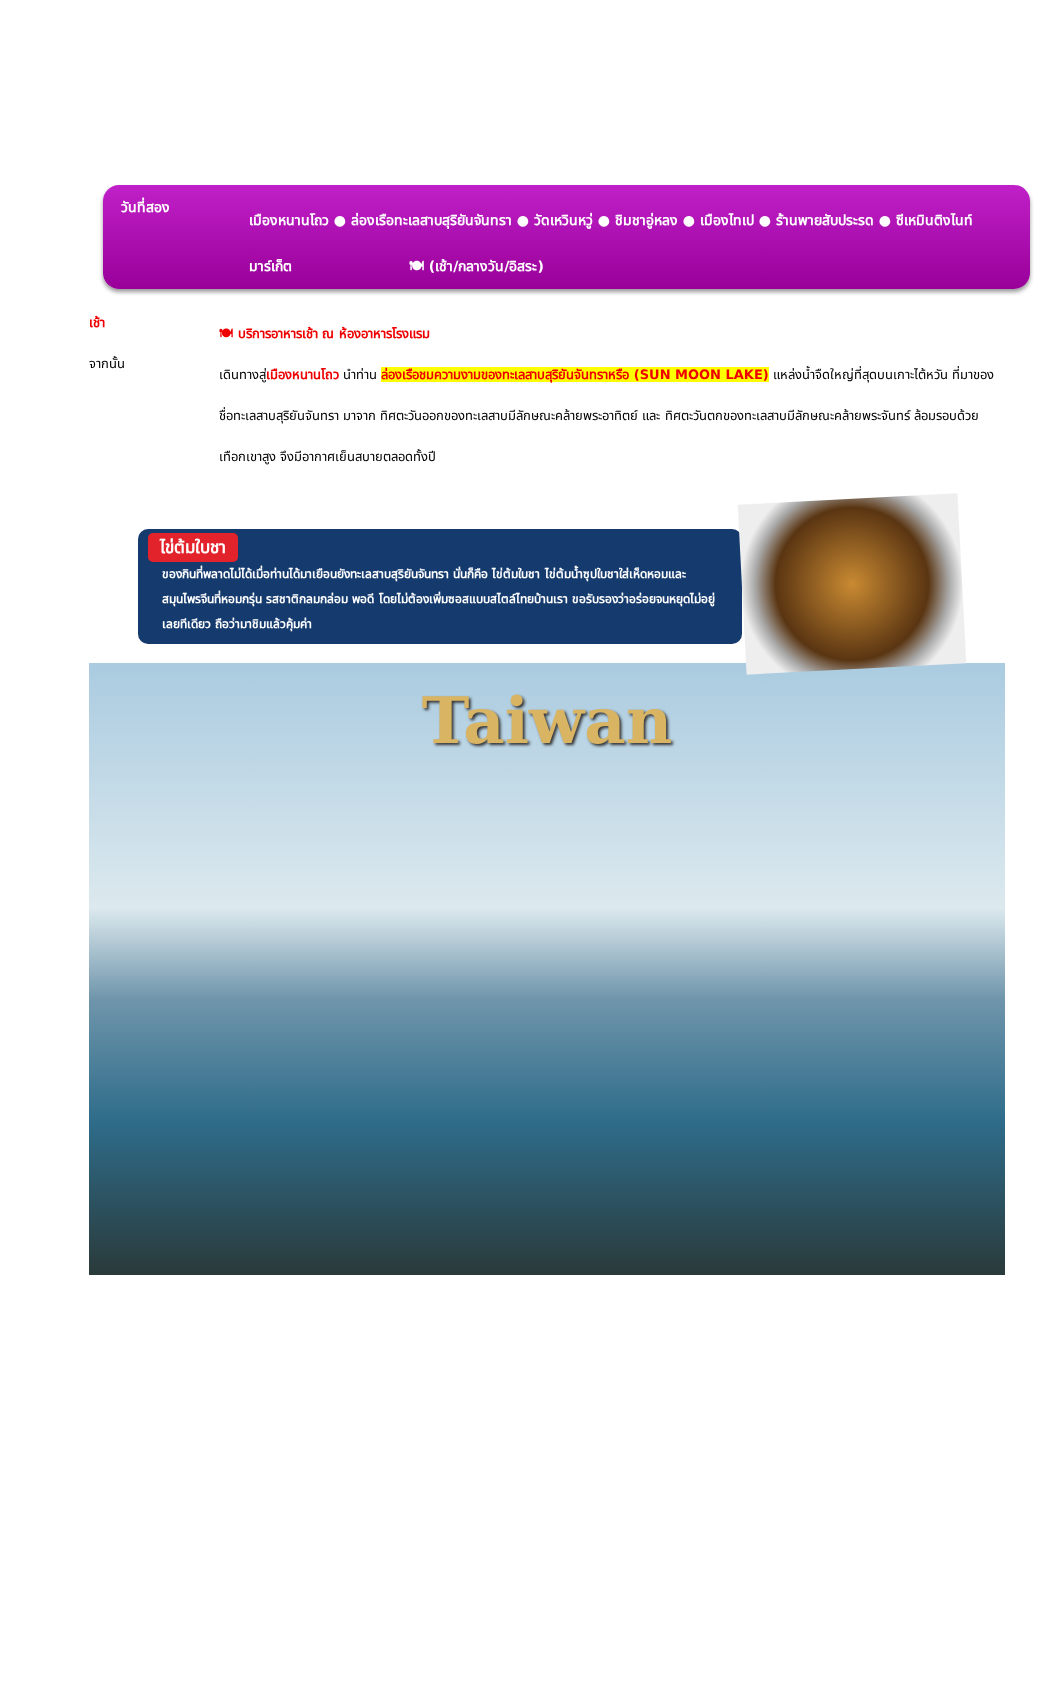วันที่สอง
เมืองหนานโถว ● ล่องเรือทะเลสาบสุริยันจันทรา ● วัดเหวินหวู่ ● ชิมชาอู่หลง ● เมืองไทเป ● ร้านพายสับประรด ● ซีเหมินติงไนท์มาร์เก็ต 🍽 (เช้า/กลางวัน/อิสระ)
เช้า
🍽 บริการอาหารเช้า ณ ห้องอาหารโรงแรม
จากนั้น
เดินทางสู่เมืองหนานโถว นำท่าน ล่องเรือชมความงามของทะเลสาบสุริยันจันทราหรือ (SUN MOON LAKE) แหล่งน้ำจืดใหญ่ที่สุดบนเกาะไต้หวัน ที่มาของชื่อทะเลสาบสุริยันจันทรา มาจาก ทิศตะวันออกของทะเลสาบมีลักษณะคล้ายพระอาทิตย์ และ ทิศตะวันตกของทะเลสาบมีลักษณะคล้ายพระจันทร์ ล้อมรอบด้วยเทือกเขาสูง จึงมีอากาศเย็นสบายตลอดทั้งปี
ไข่ต้มใบชา
ของกินที่พลาดไม่ได้เมื่อท่านได้มาเยือนยังทะเลสาบสุริยันจันทรา นั่นก็คือ ไข่ต้มใบชา ไข่ต้มน้ำซุปใบชาใส่เห็ดหอมและสมุนไพรจีนที่หอมกรุ่น รสชาติกลมกล่อม พอดี โดยไม่ต้องเพิ่มซอสแบบสไตล์ไทยบ้านเรา ขอรับรองว่าอร่อยจนหยุดไม่อยู่เลยทีเดียว ถือว่ามาชิมแล้วคุ้มค่า
Taiwan